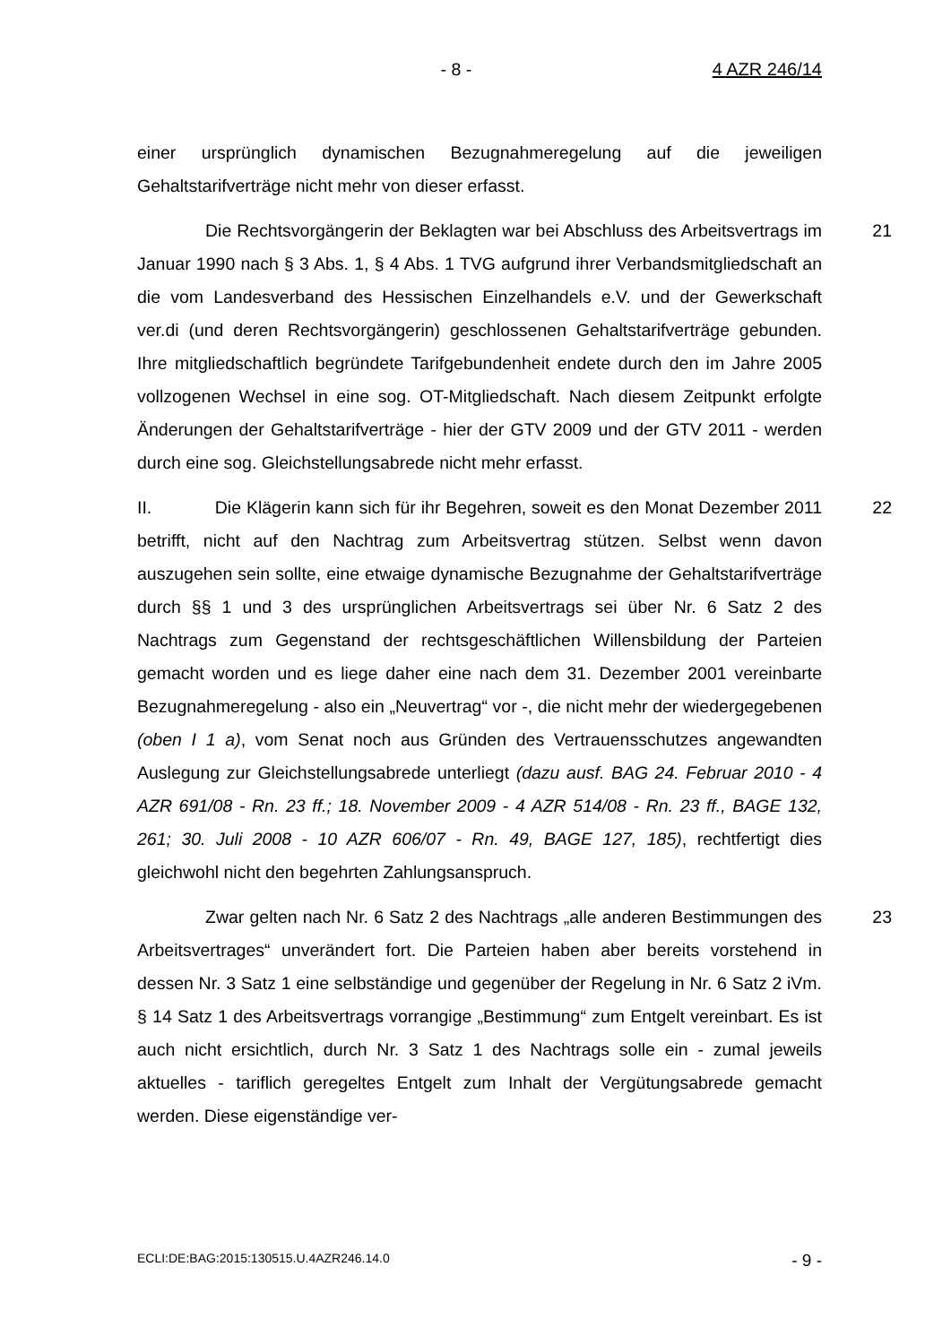- 8 - 4 AZR 246/14
einer ursprünglich dynamischen Bezugnahmeregelung auf die jeweiligen Gehaltstarifverträge nicht mehr von dieser erfasst.
21 Die Rechtsvorgängerin der Beklagten war bei Abschluss des Arbeitsvertrags im Januar 1990 nach § 3 Abs. 1, § 4 Abs. 1 TVG aufgrund ihrer Verbandsmitgliedschaft an die vom Landesverband des Hessischen Einzelhandels e.V. und der Gewerkschaft ver.di (und deren Rechtsvorgängerin) geschlossenen Gehaltstarifverträge gebunden. Ihre mitgliedschaftlich begründete Tarifgebundenheit endete durch den im Jahre 2005 vollzogenen Wechsel in eine sog. OT-Mitgliedschaft. Nach diesem Zeitpunkt erfolgte Änderungen der Gehaltstarifverträge - hier der GTV 2009 und der GTV 2011 - werden durch eine sog. Gleichstellungsabrede nicht mehr erfasst.
22 II. Die Klägerin kann sich für ihr Begehren, soweit es den Monat Dezember 2011 betrifft, nicht auf den Nachtrag zum Arbeitsvertrag stützen. Selbst wenn davon auszugehen sein sollte, eine etwaige dynamische Bezugnahme der Gehaltstarifverträge durch §§ 1 und 3 des ursprünglichen Arbeitsvertrags sei über Nr. 6 Satz 2 des Nachtrags zum Gegenstand der rechtsgeschäftlichen Willensbildung der Parteien gemacht worden und es liege daher eine nach dem 31. Dezember 2001 vereinbarte Bezugnahmeregelung - also ein „Neuvertrag“ vor -, die nicht mehr der wiedergegebenen (oben I 1 a), vom Senat noch aus Gründen des Vertrauensschutzes angewandten Auslegung zur Gleichstellungsabrede unterliegt (dazu ausf. BAG 24. Februar 2010 - 4 AZR 691/08 - Rn. 23 ff.; 18. November 2009 - 4 AZR 514/08 - Rn. 23 ff., BAGE 132, 261; 30. Juli 2008 - 10 AZR 606/07 - Rn. 49, BAGE 127, 185), rechtfertigt dies gleichwohl nicht den begehrten Zahlungsanspruch.
23 Zwar gelten nach Nr. 6 Satz 2 des Nachtrags „alle anderen Bestimmungen des Arbeitsvertrages“ unverändert fort. Die Parteien haben aber bereits vorstehend in dessen Nr. 3 Satz 1 eine selbständige und gegenüber der Regelung in Nr. 6 Satz 2 iVm. § 14 Satz 1 des Arbeitsvertrags vorrangige „Bestimmung“ zum Entgelt vereinbart. Es ist auch nicht ersichtlich, durch Nr. 3 Satz 1 des Nachtrags solle ein - zumal jeweils aktuelles - tariflich geregeltes Entgelt zum Inhalt der Vergütungsabrede gemacht werden. Diese eigenständige ver-
ECLI:DE:BAG:2015:130515.U.4AZR246.14.0 - 9 -